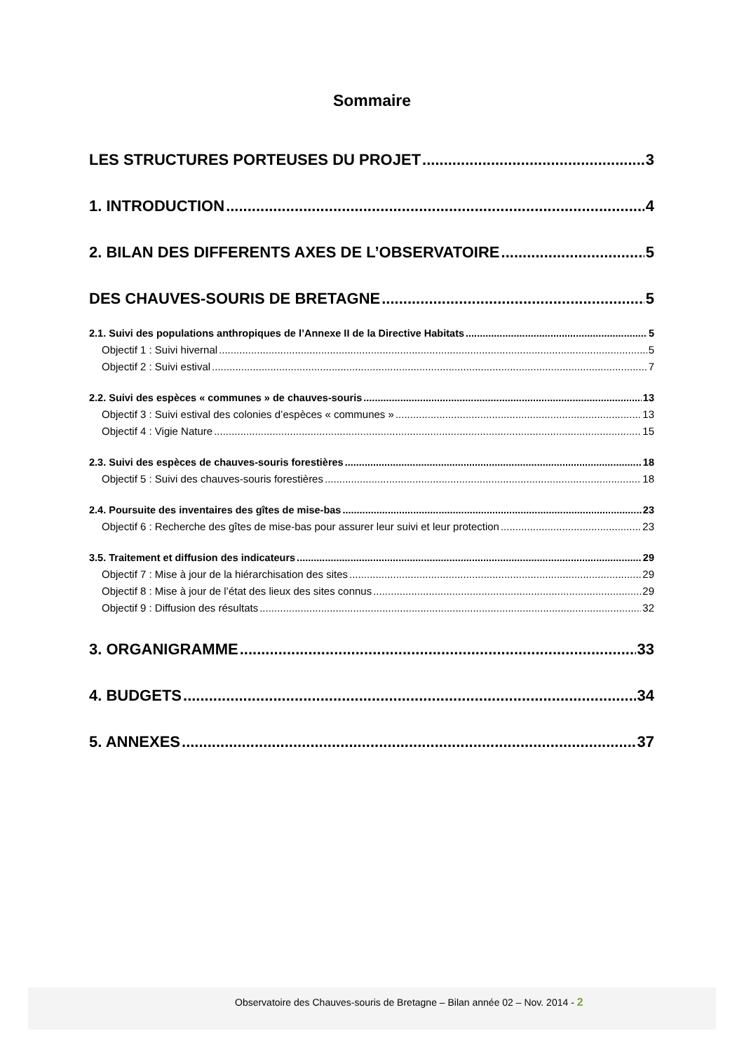Sommaire
LES STRUCTURES PORTEUSES DU PROJET 3
1. INTRODUCTION 4
2. BILAN DES DIFFERENTS AXES DE L’OBSERVATOIRE 5
DES CHAUVES-SOURIS DE BRETAGNE 5
2.1. Suivi des populations anthropiques de l’Annexe II de la Directive Habitats 5
Objectif 1 : Suivi hivernal 5
Objectif 2 : Suivi estival 7
2.2. Suivi des espèces « communes » de chauves-souris 13
Objectif 3 : Suivi estival des colonies d’espèces « communes » 13
Objectif 4 : Vigie Nature 15
2.3. Suivi des espèces de chauves-souris forestières 18
Objectif 5 : Suivi des chauves-souris forestières 18
2.4. Poursuite des inventaires des gîtes de mise-bas 23
Objectif 6 : Recherche des gîtes de mise-bas pour assurer leur suivi et leur protection 23
3.5. Traitement et diffusion des indicateurs 29
Objectif 7 : Mise à jour de la hiérarchisation des sites 29
Objectif 8 : Mise à jour de l’état des lieux des sites connus 29
Objectif 9 : Diffusion des résultats 32
3. ORGANIGRAMME 33
4. BUDGETS 34
5. ANNEXES 37
Observatoire des Chauves-souris de Bretagne – Bilan année 02 – Nov. 2014 - 2